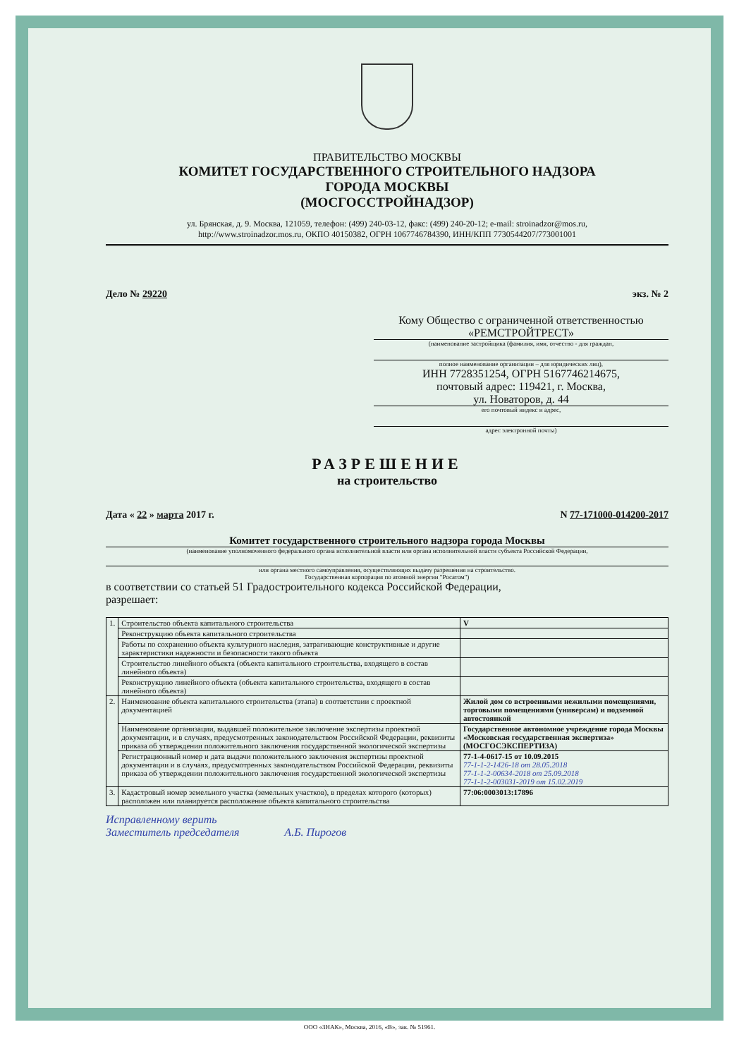ПРАВИТЕЛЬСТВО МОСКВЫ
КОМИТЕТ ГОСУДАРСТВЕННОГО СТРОИТЕЛЬНОГО НАДЗОРА
ГОРОДА МОСКВЫ
(МОСГОССТРОЙНАДЗОР)
ул. Брянская, д. 9. Москва, 121059, телефон: (499) 240-03-12, факс: (499) 240-20-12; e-mail: stroinadzor@mos.ru,
http://www.stroinadzor.mos.ru, ОКПО 40150382, ОГРН 1067746784390, ИНН/КПП 7730544207/773001001
Дело № 29220 экз. № 2
Кому Общество с ограниченной ответственностью «РЕМСТРОЙТРЕСТ»
(наименование застройщика (фамилия, имя, отчество - для граждан,
полное наименование организации – для юридических лиц),
ИНН 7728351254, ОГРН 5167746214675,
почтовый адрес: 119421, г. Москва,
ул. Новаторов, д. 44
его почтовый индекс и адрес,
адрес электронной почты)
РАЗРЕШЕНИЕ
на строительство
Дата « 22 » марта 2017 г. N 77-171000-014200-2017
Комитет государственного строительного надзора города Москвы
(наименование уполномоченного федерального органа исполнительной власти или органа исполнительной власти субъекта Российской Федерации,
или органа местного самоуправления, осуществляющих выдачу разрешения на строительство.
Государственная корпорация по атомной энергии "Росатом")
в соответствии со статьей 51 Градостроительного кодекса Российской Федерации,
разрешает:
| 1. | Строительство объекта капитального строительства | | V |
| | Реконструкцию объекта капитального строительства | | |
| | Работы по сохранению объекта культурного наследия, затрагивающие конструктивные и другие характеристики надежности и безопасности такого объекта | | |
| | Строительство линейного объекта (объекта капитального строительства, входящего в состав линейного объекта) | | |
| | Реконструкцию линейного объекта (объекта капитального строительства, входящего в состав линейного объекта) | | |
| 2. | Наименование объекта капитального строительства (этапа) в соответствии с проектной документацией | Жилой дом со встроенными нежилыми помещениями, торговыми помещениями (универсам) и подземной автостоянкой | |
| | Наименование организации, выдавшей положительное заключение экспертизы проектной документации, и в случаях, предусмотренных законодательством Российской Федерации, реквизиты приказа об утверждении положительного заключения государственной экологической экспертизы | Государственное автономное учреждение города Москвы «Московская государственная экспертиза» (МОСГОСЭКСПЕРТИЗА) | |
| | Регистрационный номер и дата выдачи положительного заключения экспертизы проектной документации и в случаях, предусмотренных законодательством Российской Федерации, реквизиты приказа об утверждении положительного заключения государственной экологической экспертизы | 77-1-4-0617-15 от 10.09.2015 77-1-1-2-1426-18 от 28.05.2018 77-1-1-2-00634-2018 от 25.09.2018 77-1-1-2-003031-2019 от 15.02.2019 | |
| 3. | Кадастровый номер земельного участка (земельных участков), в пределах которого (которых) расположен или планируется расположение объекта капитального строительства | 77:06:0003013:17896 | |
Исправленному верить
Заместитель председателя А.Б. Пирогов
ООО «ЗНАК», Москва, 2016, «В», зак. № 51961.